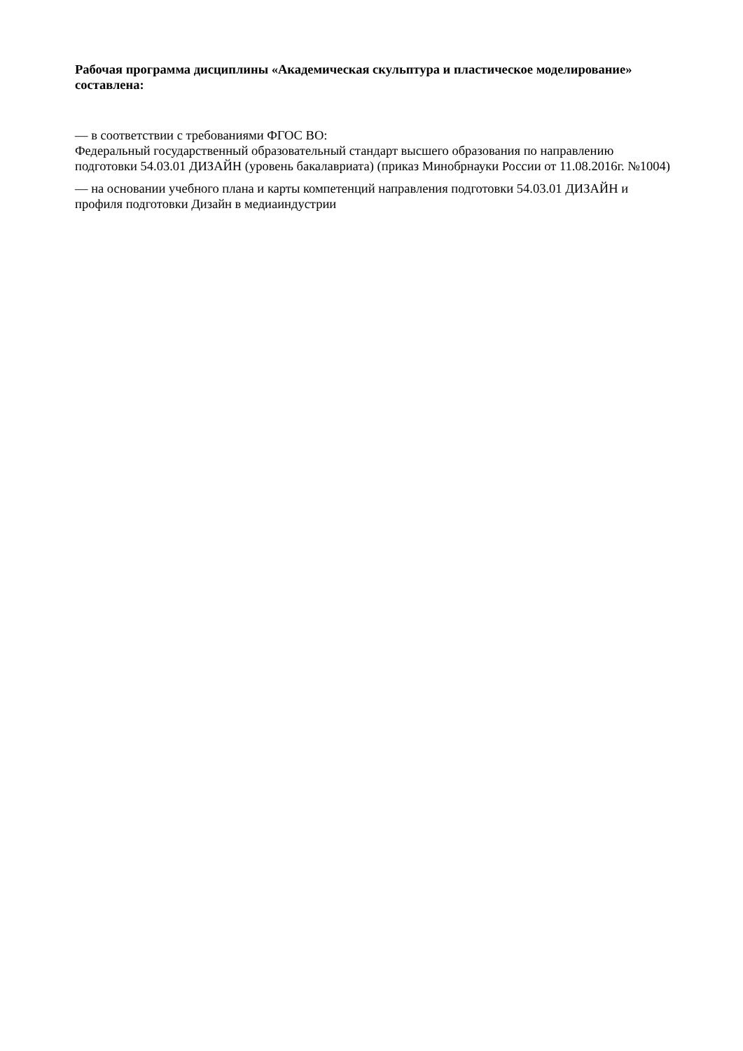Рабочая программа дисциплины «Академическая скульптура и пластическое моделирование» составлена:
— в соответствии с требованиями ФГОС ВО:
Федеральный государственный образовательный стандарт высшего образования по направлению подготовки 54.03.01 ДИЗАЙН (уровень бакалавриата) (приказ Минобрнауки России от 11.08.2016г. №1004)
— на основании учебного плана и карты компетенций направления подготовки 54.03.01 ДИЗАЙН и профиля подготовки Дизайн в медиаиндустрии